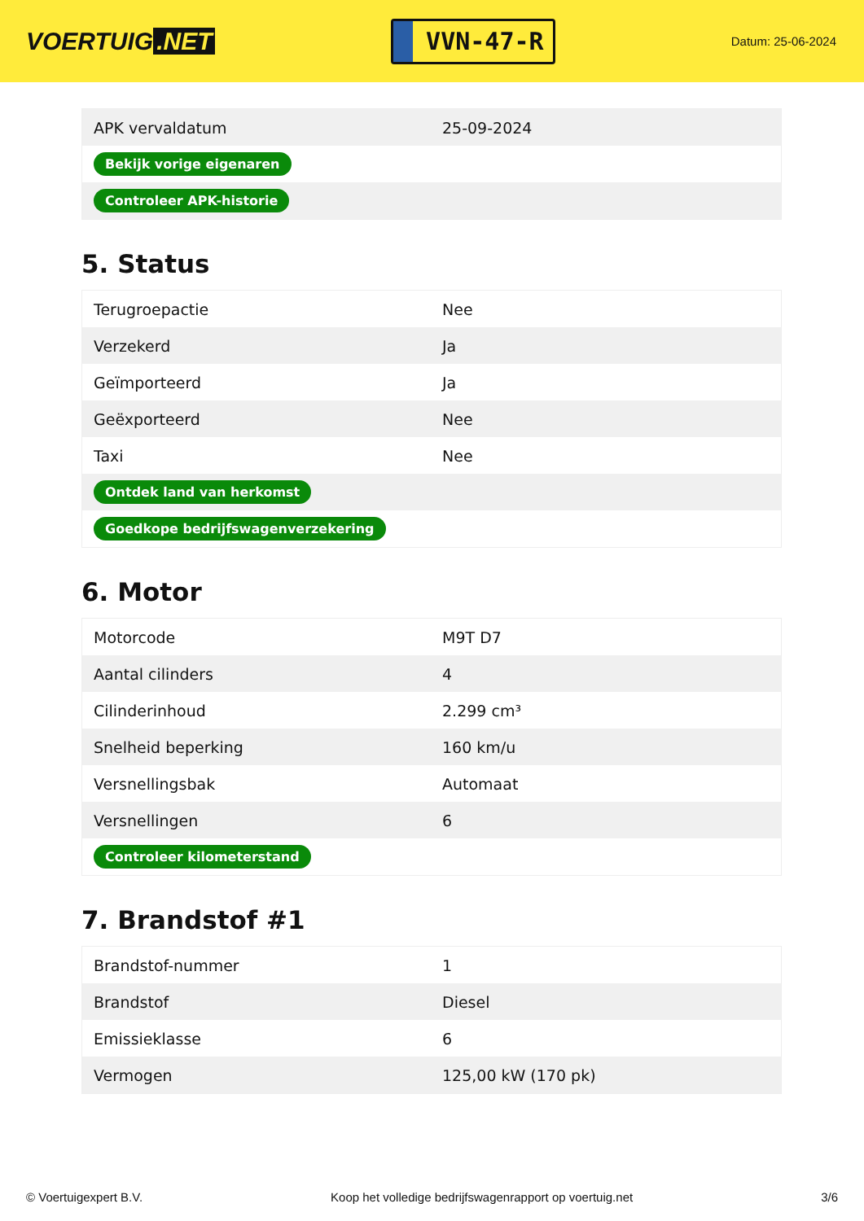VOERTUIG.NET
VVN-47-R
Datum: 25-06-2024
| APK vervaldatum | 25-09-2024 |
| Bekijk vorige eigenaren | |
| Controleer APK-historie | |
5. Status
| Terugroepactie | Nee |
| Verzekerd | Ja |
| Geïmporteerd | Ja |
| Geëxporteerd | Nee |
| Taxi | Nee |
| Ontdek land van herkomst | |
| Goedkope bedrijfswagenverzekering | |
6. Motor
| Motorcode | M9T D7 |
| Aantal cilinders | 4 |
| Cilinderinhoud | 2.299 cm³ |
| Snelheid beperking | 160 km/u |
| Versnellingsbak | Automaat |
| Versnellingen | 6 |
| Controleer kilometerstand | |
7. Brandstof #1
| Brandstof-nummer | 1 |
| Brandstof | Diesel |
| Emissieklasse | 6 |
| Vermogen | 125,00 kW (170 pk) |
© Voertuigexpert B.V. Koop het volledige bedrijfswagenrapport op voertuig.net 3/6